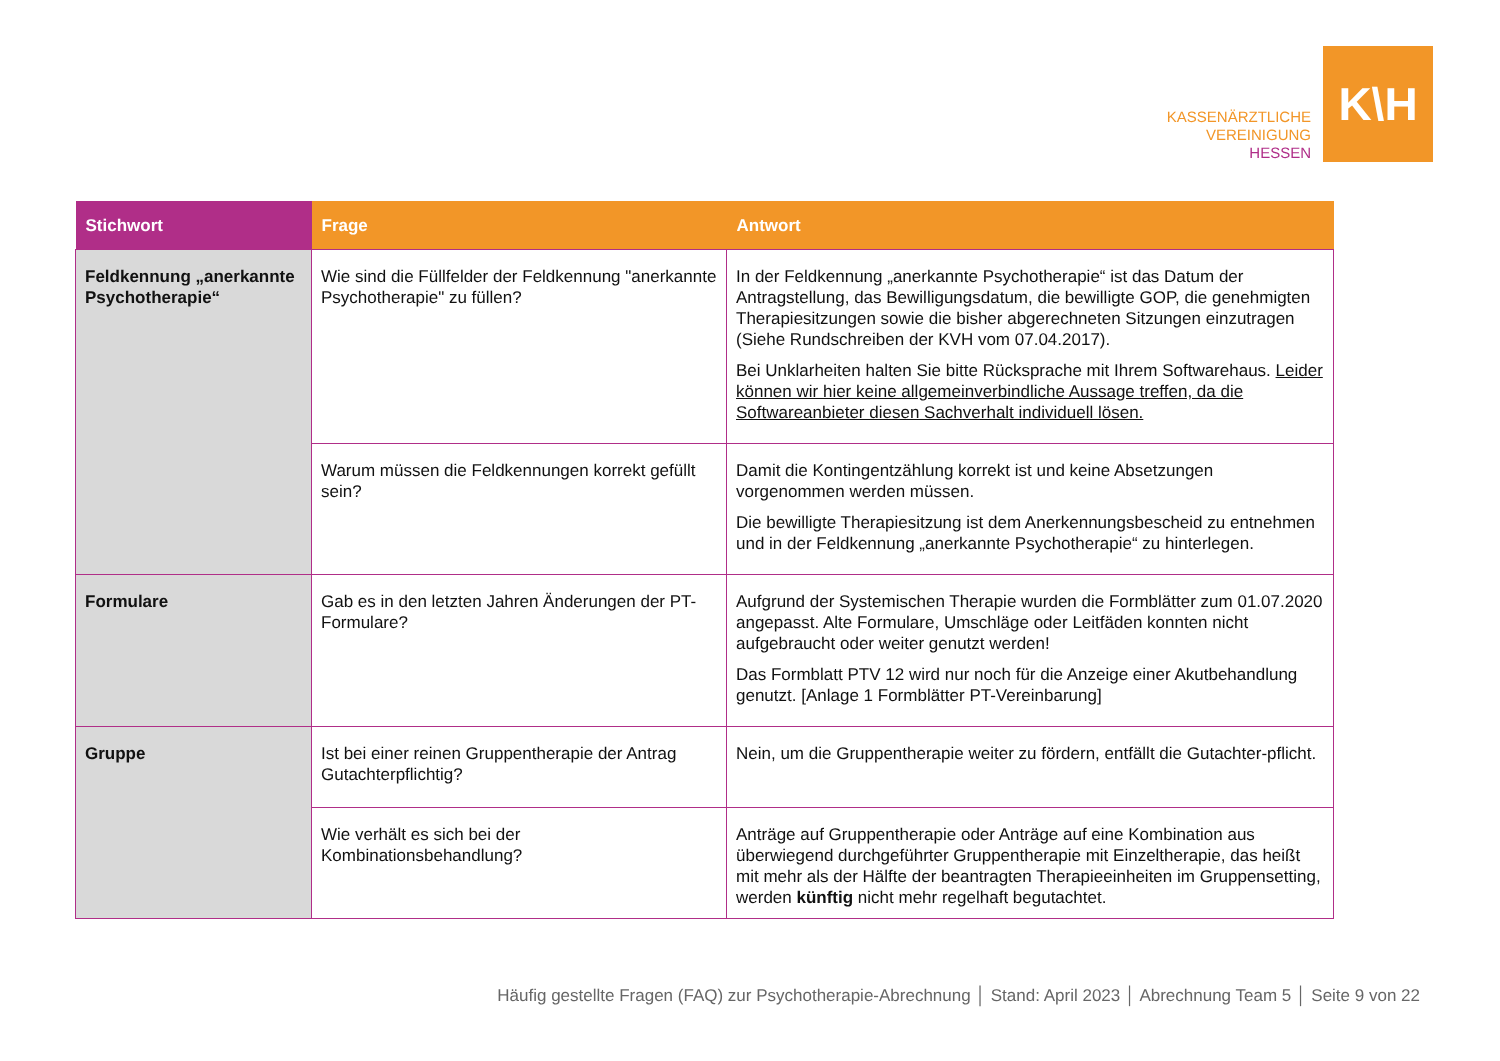KASSENÄRZTLICHE
VEREINIGUNG
HESSEN
K\H
| Stichwort | Frage | Antwort |
| --- | --- | --- |
| Feldkennung „anerkannte Psychotherapie“ | Wie sind die Füllfelder der Feldkennung "anerkannte Psychotherapie" zu füllen? | In der Feldkennung „anerkannte Psychotherapie“ ist das Datum der Antragstellung, das Bewilligungsdatum, die bewilligte GOP, die genehmigten Therapiesitzungen sowie die bisher abgerechneten Sitzungen einzutragen (Siehe Rundschreiben der KVH vom 07.04.2017). Bei Unklarheiten halten Sie bitte Rücksprache mit Ihrem Softwarehaus. Leider können wir hier keine allgemeinverbindliche Aussage treffen, da die Softwareanbieter diesen Sachverhalt individuell lösen. |
| | Warum müssen die Feldkennungen korrekt gefüllt sein? | Damit die Kontingentzählung korrekt ist und keine Absetzungen vorgenommen werden müssen. Die bewilligte Therapiesitzung ist dem Anerkennungsbescheid zu entnehmen und in der Feldkennung „anerkannte Psychotherapie“ zu hinterlegen. |
| Formulare | Gab es in den letzten Jahren Änderungen der PT-Formulare? | Aufgrund der Systemischen Therapie wurden die Formblätter zum 01.07.2020 angepasst. Alte Formulare, Umschläge oder Leitfäden konnten nicht aufgebraucht oder weiter genutzt werden! Das Formblatt PTV 12 wird nur noch für die Anzeige einer Akutbehandlung genutzt. [Anlage 1 Formblätter PT-Vereinbarung] |
| Gruppe | Ist bei einer reinen Gruppentherapie der Antrag Gutachterpflichtig? | Nein, um die Gruppentherapie weiter zu fördern, entfällt die Gutachter-pflicht. |
| | Wie verhält es sich bei der Kombinationsbehandlung? | Anträge auf Gruppentherapie oder Anträge auf eine Kombination aus überwiegend durchgeführter Gruppentherapie mit Einzeltherapie, das heißt mit mehr als der Hälfte der beantragten Therapieeinheiten im Gruppensetting, werden künftig nicht mehr regelhaft begutachtet. |
Häufig gestellte Fragen (FAQ) zur Psychotherapie-Abrechnung │ Stand: April 2023 │ Abrechnung Team 5 │ Seite 9 von 22